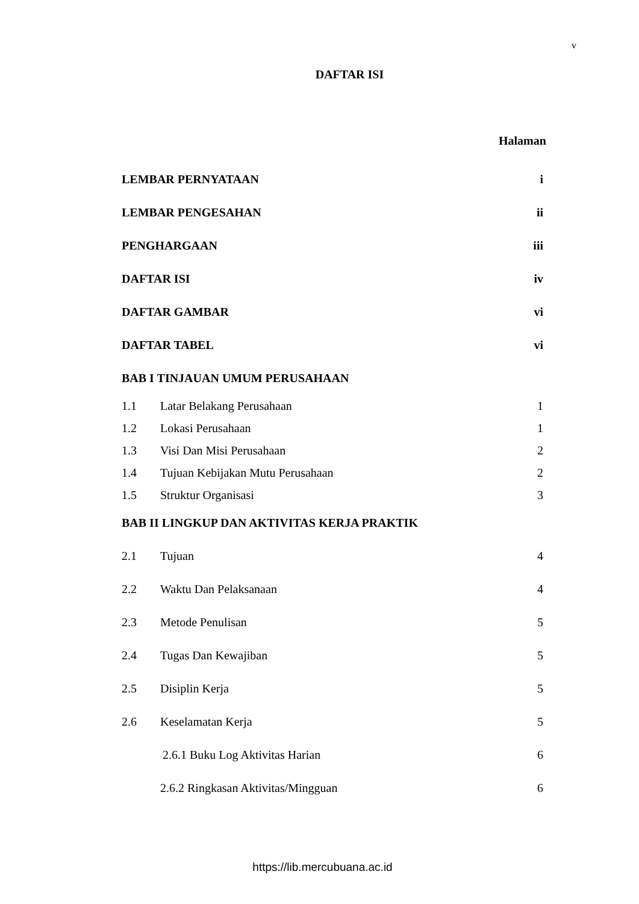v
DAFTAR ISI
Halaman
LEMBAR PERNYATAAN i
LEMBAR PENGESAHAN ii
PENGHARGAAN iii
DAFTAR ISI iv
DAFTAR GAMBAR vi
DAFTAR TABEL vi
BAB I TINJAUAN UMUM PERUSAHAAN
1.1 Latar Belakang Perusahaan 1
1.2 Lokasi Perusahaan 1
1.3 Visi Dan Misi Perusahaan 2
1.4 Tujuan Kebijakan Mutu Perusahaan 2
1.5 Struktur Organisasi 3
BAB II LINGKUP DAN AKTIVITAS KERJA PRAKTIK
2.1 Tujuan 4
2.2 Waktu Dan Pelaksanaan 4
2.3 Metode Penulisan 5
2.4 Tugas Dan Kewajiban 5
2.5 Disiplin Kerja 5
2.6 Keselamatan Kerja 5
2.6.1 Buku Log Aktivitas Harian 6
2.6.2 Ringkasan Aktivitas/Mingguan 6
https://lib.mercubuana.ac.id